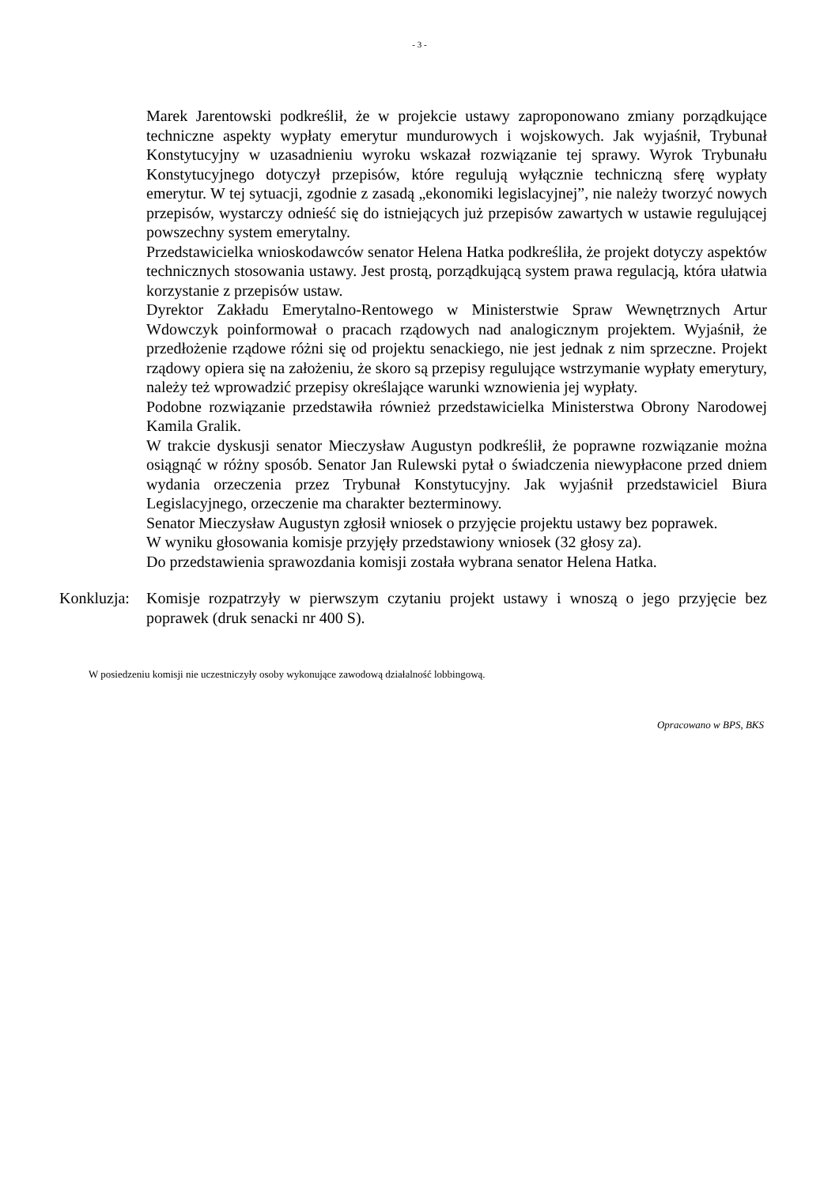- 3 -
Marek Jarentowski podkreślił, że w projekcie ustawy zaproponowano zmiany porządkujące techniczne aspekty wypłaty emerytur mundurowych i wojskowych. Jak wyjaśnił, Trybunał Konstytucyjny w uzasadnieniu wyroku wskazał rozwiązanie tej sprawy. Wyrok Trybunału Konstytucyjnego dotyczył przepisów, które regulują wyłącznie techniczną sferę wypłaty emerytur. W tej sytuacji, zgodnie z zasadą „ekonomiki legislacyjnej”, nie należy tworzyć nowych przepisów, wystarczy odnieść się do istniejących już przepisów zawartych w ustawie regulującej powszechny system emerytalny.
Przedstawicielka wnioskodawców senator Helena Hatka podkreśliła, że projekt dotyczy aspektów technicznych stosowania ustawy. Jest prostą, porządkującą system prawa regulacją, która ułatwia korzystanie z przepisów ustaw.
Dyrektor Zakładu Emerytalno-Rentowego w Ministerstwie Spraw Wewnętrznych Artur Wdowczyk poinformował o pracach rządowych nad analogicznym projektem. Wyjaśnił, że przedłożenie rządowe różni się od projektu senackiego, nie jest jednak z nim sprzeczne. Projekt rządowy opiera się na założeniu, że skoro są przepisy regulujące wstrzymanie wypłaty emerytury, należy też wprowadzić przepisy określające warunki wznowienia jej wypłaty.
Podobne rozwiązanie przedstawiła również przedstawicielka Ministerstwa Obrony Narodowej Kamila Gralik.
W trakcie dyskusji senator Mieczysław Augustyn podkreślił, że poprawne rozwiązanie można osiągnąć w różny sposób. Senator Jan Rulewski pytał o świadczenia niewypłacone przed dniem wydania orzeczenia przez Trybunał Konstytucyjny. Jak wyjaśnił przedstawiciel Biura Legislacyjnego, orzeczenie ma charakter bezterminowy.
Senator Mieczysław Augustyn zgłosił wniosek o przyjęcie projektu ustawy bez poprawek.
W wyniku głosowania komisje przyjęły przedstawiony wniosek (32 głosy za).
Do przedstawienia sprawozdania komisji została wybrana senator Helena Hatka.
Konkluzja:
Komisje rozpatrzyły w pierwszym czytaniu projekt ustawy i wnoszą o jego przyjęcie bez poprawek (druk senacki nr 400 S).
W posiedzeniu komisji nie uczestniczyły osoby wykonujące zawodową działalność lobbingową.
Opracowano w BPS, BKS